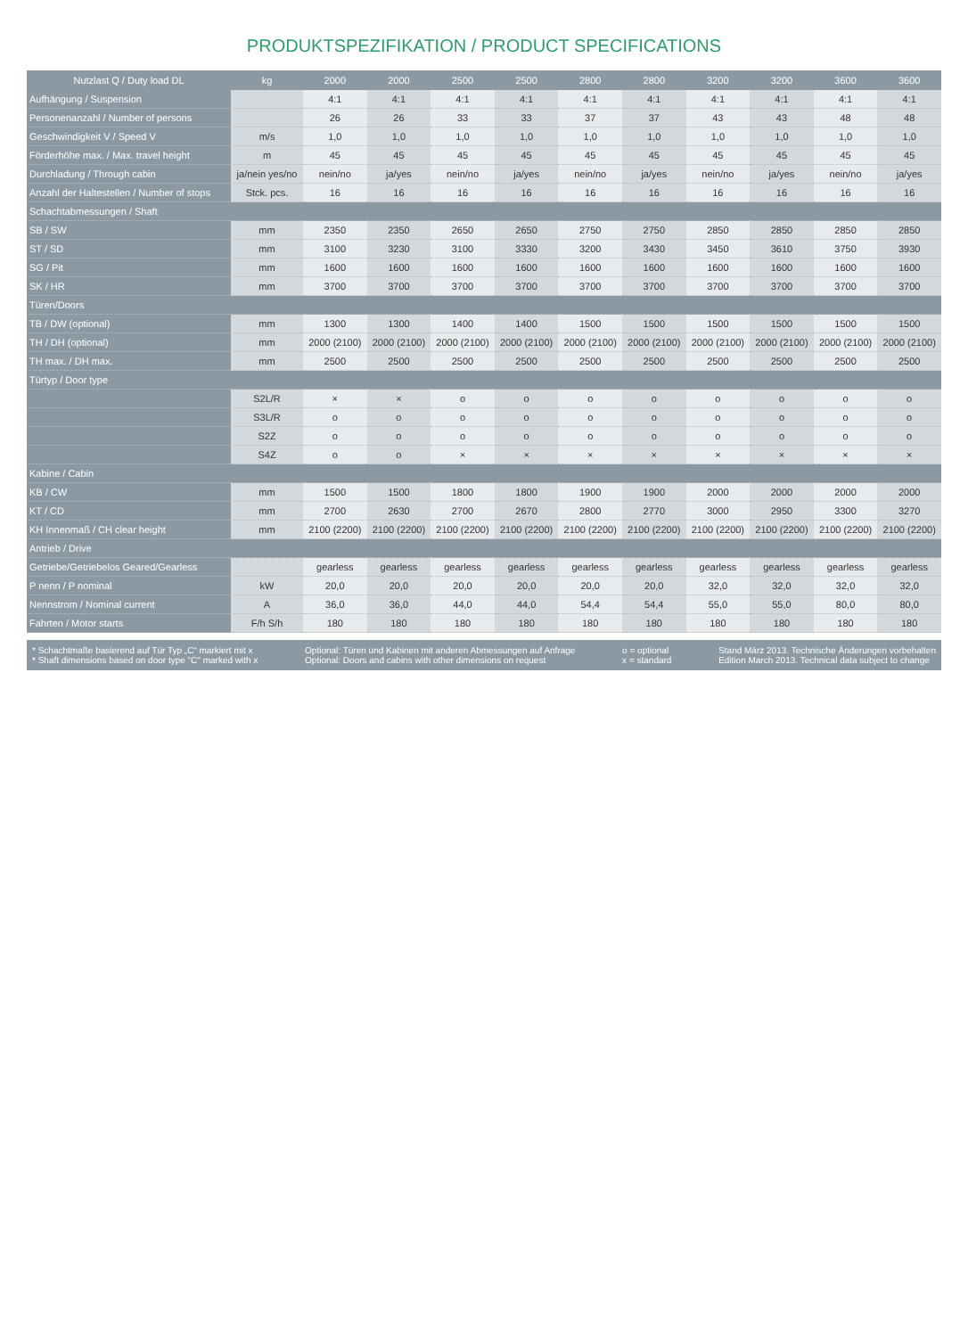PRODUKTSPEZIFIKATION / PRODUCT SPECIFICATIONS
| Nutzlast Q / Duty load DL | kg | 2000 | 2000 | 2500 | 2500 | 2800 | 2800 | 3200 | 3200 | 3600 | 3600 |
| --- | --- | --- | --- | --- | --- | --- | --- | --- | --- | --- | --- |
| Aufhängung / Suspension | | 4:1 | 4:1 | 4:1 | 4:1 | 4:1 | 4:1 | 4:1 | 4:1 | 4:1 | 4:1 |
| Personenanzahl / Number of persons | | 26 | 26 | 33 | 33 | 37 | 37 | 43 | 43 | 48 | 48 |
| Geschwindigkeit V / Speed V | m/s | 1,0 | 1,0 | 1,0 | 1,0 | 1,0 | 1,0 | 1,0 | 1,0 | 1,0 | 1,0 |
| Förderhöhe max. / Max. travel height | m | 45 | 45 | 45 | 45 | 45 | 45 | 45 | 45 | 45 | 45 |
| Durchladung / Through cabin | ja/nein yes/no | nein/no | ja/yes | nein/no | ja/yes | nein/no | ja/yes | nein/no | ja/yes | nein/no | ja/yes |
| Anzahl der Haltestellen / Number of stops | Stck. pcs. | 16 | 16 | 16 | 16 | 16 | 16 | 16 | 16 | 16 | 16 |
| Schachtabmessungen / Shaft | | | | | | | | | | | |
| SB / SW | mm | 2350 | 2350 | 2650 | 2650 | 2750 | 2750 | 2850 | 2850 | 2850 | 2850 |
| ST / SD | mm | 3100 | 3230 | 3100 | 3330 | 3200 | 3430 | 3450 | 3610 | 3750 | 3930 |
| SG / Pit | mm | 1600 | 1600 | 1600 | 1600 | 1600 | 1600 | 1600 | 1600 | 1600 | 1600 |
| SK / HR | mm | 3700 | 3700 | 3700 | 3700 | 3700 | 3700 | 3700 | 3700 | 3700 | 3700 |
| Türen/Doors | | | | | | | | | | | |
| TB / DW (optional) | mm | 1300 | 1300 | 1400 | 1400 | 1500 | 1500 | 1500 | 1500 | 1500 | 1500 |
| TH / DH (optional) | mm | 2000 (2100) | 2000 (2100) | 2000 (2100) | 2000 (2100) | 2000 (2100) | 2000 (2100) | 2000 (2100) | 2000 (2100) | 2000 (2100) | 2000 (2100) |
| TH max. / DH max. | mm | 2500 | 2500 | 2500 | 2500 | 2500 | 2500 | 2500 | 2500 | 2500 | 2500 |
| Türtyp / Door type | | | | | | | | | | | |
| | S2L/R | × | × | o | o | o | o | o | o | o | o |
| | S3L/R | o | o | o | o | o | o | o | o | o | o |
| | S2Z | o | o | o | o | o | o | o | o | o | o |
| | S4Z | o | o | × | × | × | × | × | × | × | × |
| Kabine / Cabin | | | | | | | | | | | |
| KB / CW | mm | 1500 | 1500 | 1800 | 1800 | 1900 | 1900 | 2000 | 2000 | 2000 | 2000 |
| KT / CD | mm | 2700 | 2630 | 2700 | 2670 | 2800 | 2770 | 3000 | 2950 | 3300 | 3270 |
| KH Innenmaß / CH clear height | mm | 2100 (2200) | 2100 (2200) | 2100 (2200) | 2100 (2200) | 2100 (2200) | 2100 (2200) | 2100 (2200) | 2100 (2200) | 2100 (2200) | 2100 (2200) |
| Antrieb / Drive | | | | | | | | | | | |
| Getriebe/Getriebelos Geared/Gearless | | gearless | gearless | gearless | gearless | gearless | gearless | gearless | gearless | gearless | gearless |
| P nenn / P nominal | kW | 20,0 | 20,0 | 20,0 | 20,0 | 20,0 | 20,0 | 32,0 | 32,0 | 32,0 | 32,0 |
| Nennstrom / Nominal current | A | 36,0 | 36,0 | 44,0 | 44,0 | 54,4 | 54,4 | 55,0 | 55,0 | 80,0 | 80,0 |
| Fahrten / Motor starts | F/h S/h | 180 | 180 | 180 | 180 | 180 | 180 | 180 | 180 | 180 | 180 |
* Schachtmaße basierend auf Tür Typ „C“ markiert mit x
* Shaft dimensions based on door type "C" marked with x
Optional: Türen und Kabinen mit anderen Abmessungen auf Anfrage
Optional: Doors and cabins with other dimensions on request
o = optional
x = standard
Stand März 2013. Technische Änderungen vorbehalten
Edition March 2013. Technical data subject to change